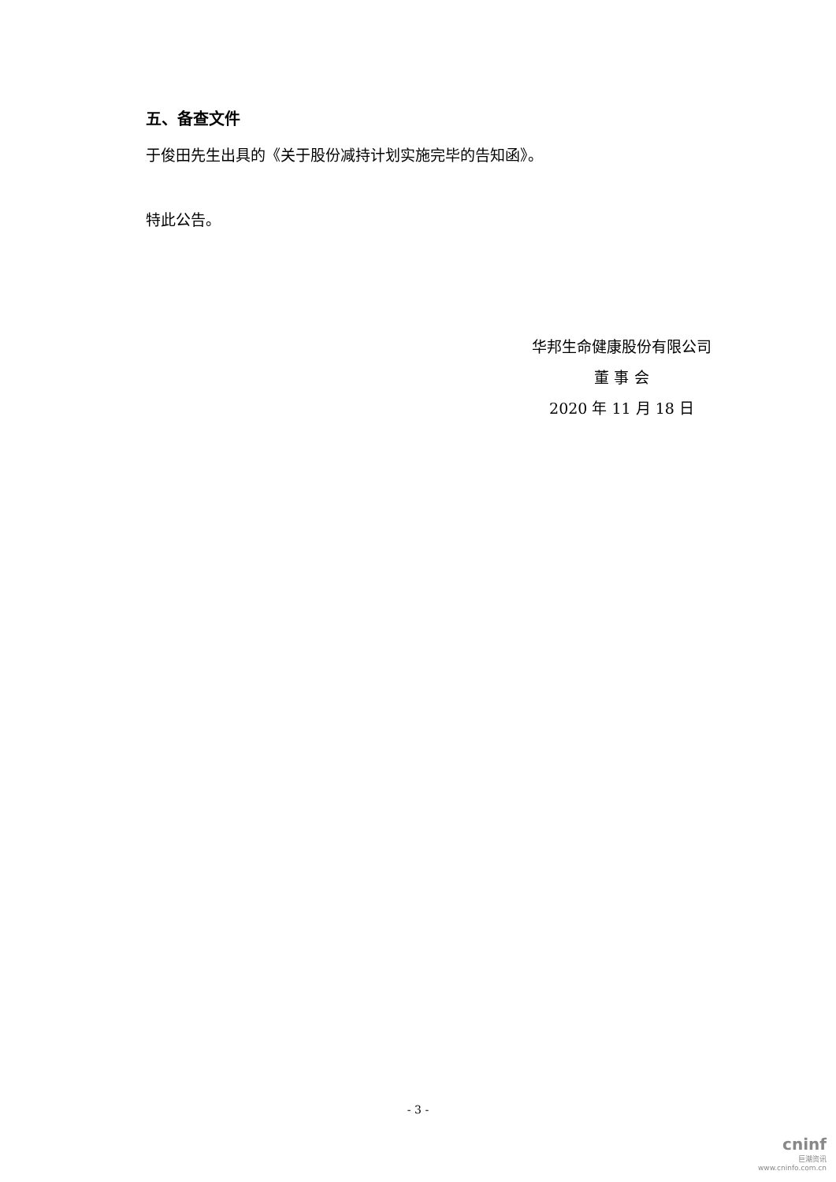五、备查文件
于俊田先生出具的《关于股份减持计划实施完毕的告知函》。
特此公告。
华邦生命健康股份有限公司
董 事 会
2020 年 11 月 18 日
- 3 -
cninf
巨潮资讯
www.cninfo.com.cn